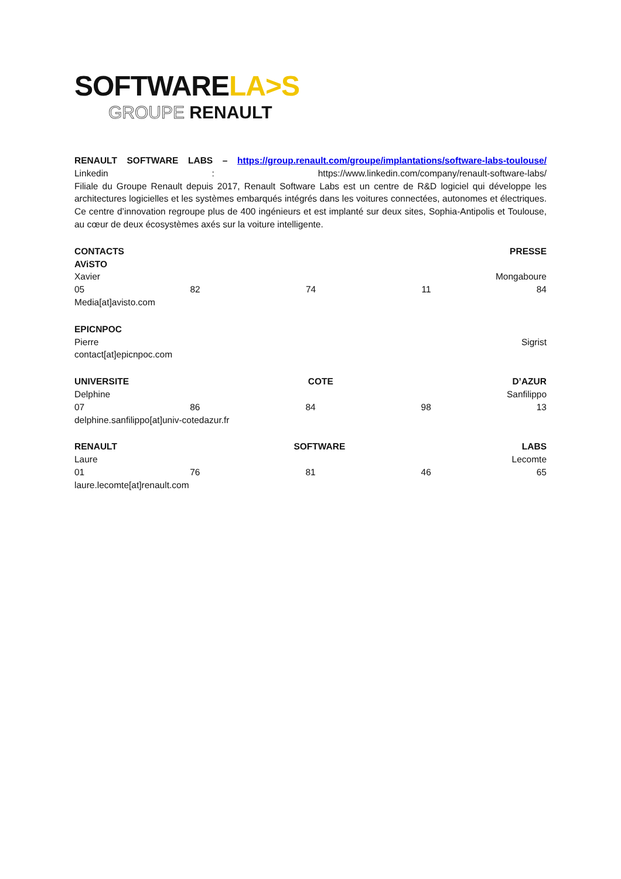SOFTWARELA>S
GROUPE RENAULT
RENAULT SOFTWARE LABS – https://group.renault.com/groupe/implantations/software-labs-toulouse/
Linkedin: https://www.linkedin.com/company/renault-software-labs/
Filiale du Groupe Renault depuis 2017, Renault Software Labs est un centre de R&D logiciel qui développe les architectures logicielles et les systèmes embarqués intégrés dans les voitures connectées, autonomes et électriques. Ce centre d’innovation regroupe plus de 400 ingénieurs et est implanté sur deux sites, Sophia-Antipolis et Toulouse, au cœur de deux écosystèmes axés sur la voiture intelligente.
CONTACTS PRESSE
AViSTO
Xavier Mongaboure
05 82 74 11 84
Media[at]avisto.com
EPICNPOC
Pierre Sigrist
contact[at]epicnpoc.com
UNIVERSITE COTE D’AZUR
Delphine Sanfilippo
07 86 84 98 13
delphine.sanfilippo[at]univ-cotedazur.fr
RENAULT SOFTWARE LABS
Laure Lecomte
01 76 81 46 65
laure.lecomte[at]renault.com